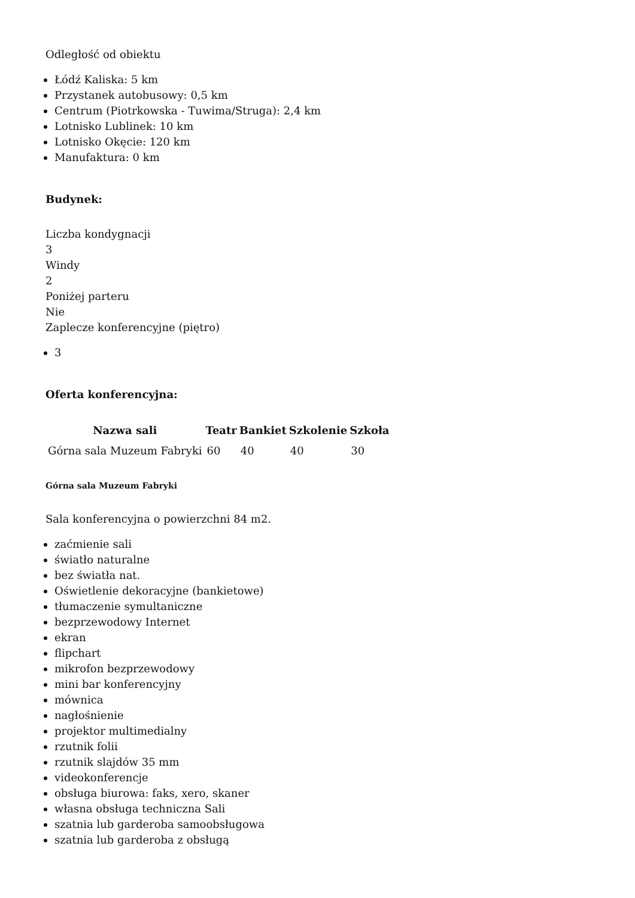Odległość od obiektu
Łódź Kaliska: 5 km
Przystanek autobusowy: 0,5 km
Centrum (Piotrkowska - Tuwima/Struga): 2,4 km
Lotnisko Lublinek: 10 km
Lotnisko Okęcie: 120 km
Manufaktura: 0 km
Budynek:
Liczba kondygnacji
3
Windy
2
Poniżej parteru
Nie
Zaplecze konferencyjne (piętro)
3
Oferta konferencyjna:
| Nazwa sali | Teatr | Bankiet | Szkolenie | Szkoła |
| --- | --- | --- | --- | --- |
| Górna sala Muzeum Fabryki | 60 | 40 | 40 | 30 |
Górna sala Muzeum Fabryki
Sala konferencyjna o powierzchni 84 m2.
zaćmienie sali
światło naturalne
bez światła nat.
Oświetlenie dekoracyjne (bankietowe)
tłumaczenie symultaniczne
bezprzewodowy Internet
ekran
flipchart
mikrofon bezprzewodowy
mini bar konferencyjny
mównica
nagłośnienie
projektor multimedialny
rzutnik folii
rzutnik slajdów 35 mm
videokonferencje
obsługa biurowa: faks, xero, skaner
własna obsługa techniczna Sali
szatnia lub garderoba samoobsługowa
szatnia lub garderoba z obsługą